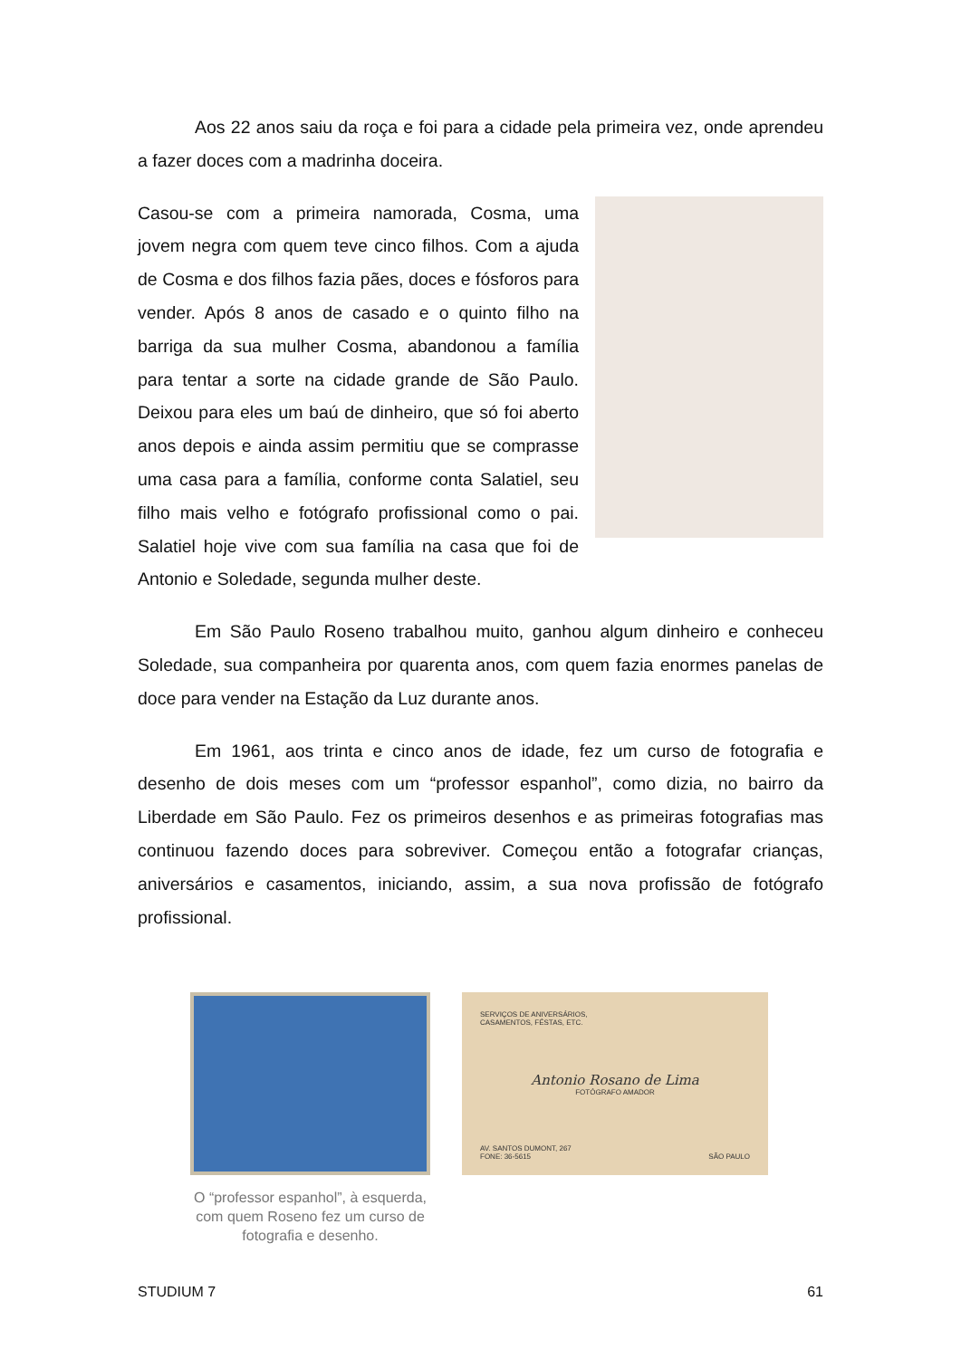Aos 22 anos saiu da roça e foi para a cidade pela primeira vez, onde aprendeu a fazer doces com a madrinha doceira.
Casou-se com a primeira namorada, Cosma, uma jovem negra com quem teve cinco filhos. Com a ajuda de Cosma e dos filhos fazia pães, doces e fósforos para vender. Após 8 anos de casado e o quinto filho na barriga da sua mulher Cosma, abandonou a família para tentar a sorte na cidade grande de São Paulo. Deixou para eles um baú de dinheiro, que só foi aberto anos depois e ainda assim permitiu que se comprasse uma casa para a família, conforme conta Salatiel, seu filho mais velho e fotógrafo profissional como o pai. Salatiel hoje vive com sua família na casa que foi de Antonio e Soledade, segunda mulher deste.
Em São Paulo Roseno trabalhou muito, ganhou algum dinheiro e conheceu Soledade, sua companheira por quarenta anos, com quem fazia enormes panelas de doce para vender na Estação da Luz durante anos.
Em 1961, aos trinta e cinco anos de idade, fez um curso de fotografia e desenho de dois meses com um “professor espanhol”, como dizia, no bairro da Liberdade em São Paulo. Fez os primeiros desenhos e as primeiras fotografias mas continuou fazendo doces para sobreviver. Começou então a fotografar crianças, aniversários e casamentos, iniciando, assim, a sua nova profissão de fotógrafo profissional.
O “professor espanhol”, à esquerda, com quem Roseno fez um curso de fotografia e desenho.
SERVIÇOS DE ANIVERSÁRIOS,
CASAMENTOS, FÉSTAS, ETC.
Antonio Rosano de Lima
FOTÓGRAFO AMADOR
AV. SANTOS DUMONT, 267
FONE: 36-5615
SÃO PAULO
STUDIUM 7 61